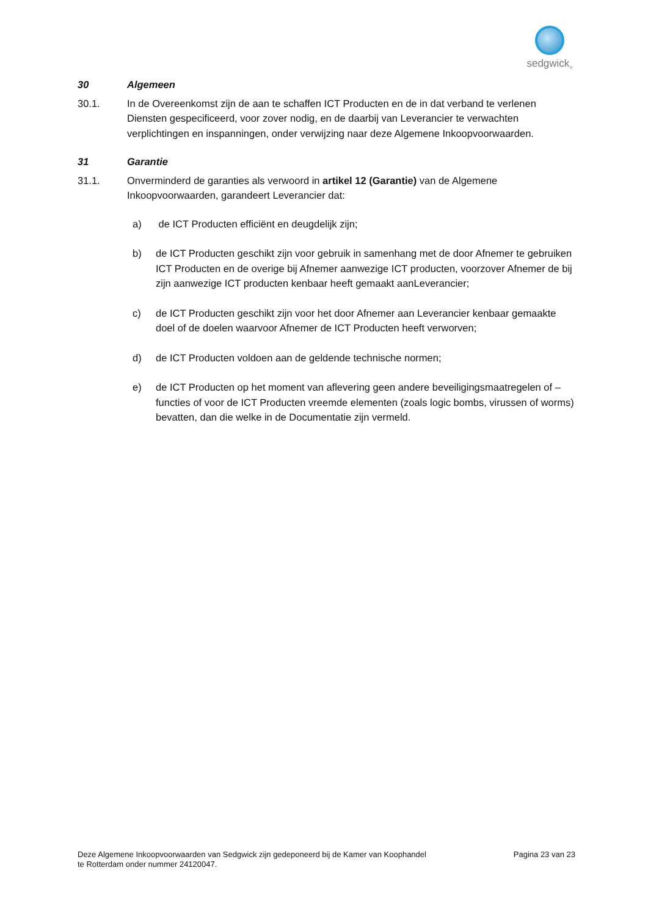sedgwick<sub>®</sub>
30 Algemeen
30.1. In de Overeenkomst zijn de aan te schaffen ICT Producten en de in dat verband te verlenen Diensten gespecificeerd, voor zover nodig, en de daarbij van Leverancier te verwachten verplichtingen en inspanningen, onder verwijzing naar deze Algemene Inkoopvoorwaarden.
31 Garantie
31.1. Onverminderd de garanties als verwoord in artikel 12 (Garantie) van de Algemene Inkoopvoorwaarden, garandeert Leverancier dat:
a) de ICT Producten efficiënt en deugdelijk zijn;
b) de ICT Producten geschikt zijn voor gebruik in samenhang met de door Afnemer te gebruiken ICT Producten en de overige bij Afnemer aanwezige ICT producten, voorzover Afnemer de bij zijn aanwezige ICT producten kenbaar heeft gemaakt aanLeverancier;
c) de ICT Producten geschikt zijn voor het door Afnemer aan Leverancier kenbaar gemaakte doel of de doelen waarvoor Afnemer de ICT Producten heeft verworven;
d) de ICT Producten voldoen aan de geldende technische normen;
e) de ICT Producten op het moment van aflevering geen andere beveiligingsmaatregelen of –functies of voor de ICT Producten vreemde elementen (zoals logic bombs, virussen of worms) bevatten, dan die welke in de Documentatie zijn vermeld.
Deze Algemene Inkoopvoorwaarden van Sedgwick zijn gedeponeerd bij de Kamer van Koophandel
te Rotterdam onder nummer 24120047. Pagina 23 van 23